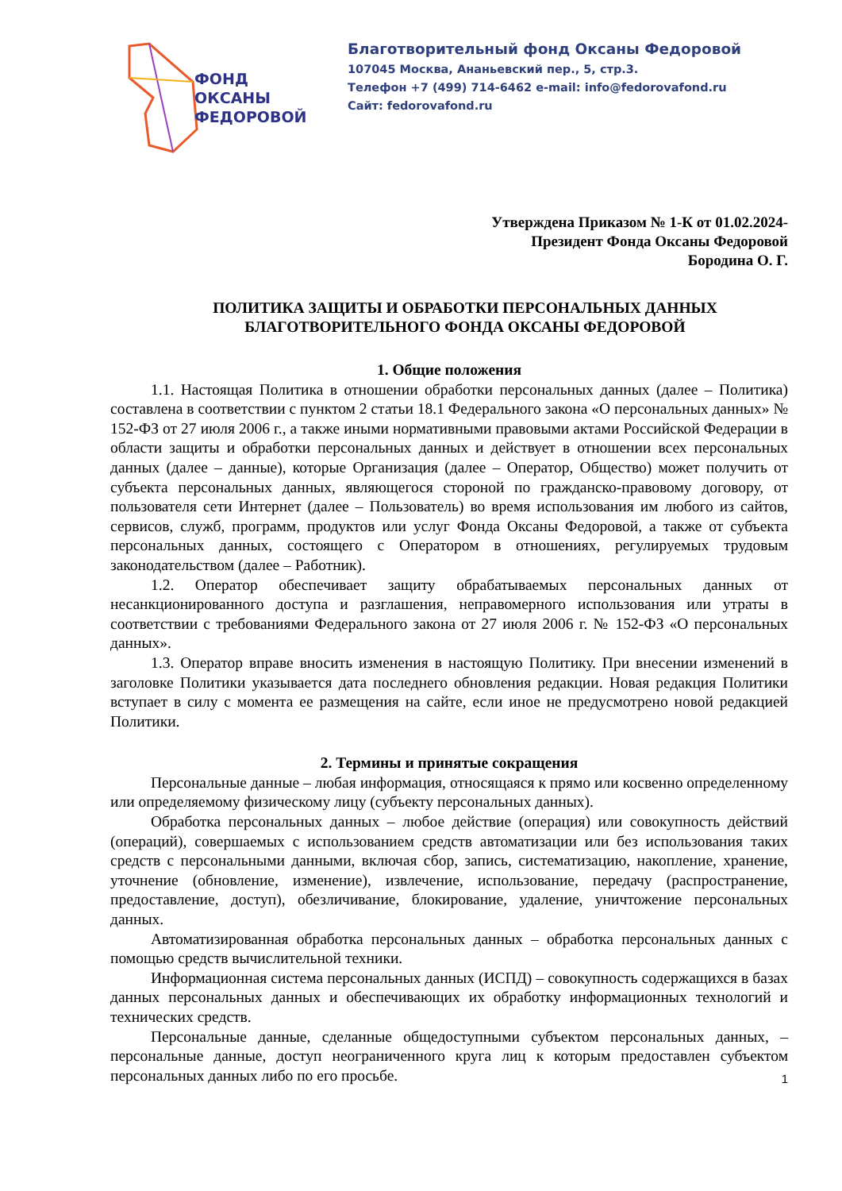ФОНД
ОКСАНЫ
ФЕДОРОВОЙ
Благотворительный фонд Оксаны Федоровой
107045 Москва, Ананьевский пер., 5, стр.3.
Телефон +7 (499) 714-6462 e-mail: info@fedorovafond.ru
Сайт: fedorovafond.ru
Утверждена Приказом № 1-К от 01.02.2024-
Президент Фонда Оксаны Федоровой
Бородина О. Г.
ПОЛИТИКА ЗАЩИТЫ И ОБРАБОТКИ ПЕРСОНАЛЬНЫХ ДАННЫХ
БЛАГОТВОРИТЕЛЬНОГО ФОНДА ОКСАНЫ ФЕДОРОВОЙ
1. Общие положения
1.1. Настоящая Политика в отношении обработки персональных данных (далее – Политика) составлена в соответствии с пунктом 2 статьи 18.1 Федерального закона «О персональных данных» № 152-ФЗ от 27 июля 2006 г., а также иными нормативными правовыми актами Российской Федерации в области защиты и обработки персональных данных и действует в отношении всех персональных данных (далее – данные), которые Организация (далее – Оператор, Общество) может получить от субъекта персональных данных, являющегося стороной по гражданско-правовому договору, от пользователя сети Интернет (далее – Пользователь) во время использования им любого из сайтов, сервисов, служб, программ, продуктов или услуг Фонда Оксаны Федоровой, а также от субъекта персональных данных, состоящего с Оператором в отношениях, регулируемых трудовым законодательством (далее – Работник).
1.2. Оператор обеспечивает защиту обрабатываемых персональных данных от несанкционированного доступа и разглашения, неправомерного использования или утраты в соответствии с требованиями Федерального закона от 27 июля 2006 г. № 152-ФЗ «О персональных данных».
1.3. Оператор вправе вносить изменения в настоящую Политику. При внесении изменений в заголовке Политики указывается дата последнего обновления редакции. Новая редакция Политики вступает в силу с момента ее размещения на сайте, если иное не предусмотрено новой редакцией Политики.
2. Термины и принятые сокращения
Персональные данные – любая информация, относящаяся к прямо или косвенно определенному или определяемому физическому лицу (субъекту персональных данных).
Обработка персональных данных – любое действие (операция) или совокупность действий (операций), совершаемых с использованием средств автоматизации или без использования таких средств с персональными данными, включая сбор, запись, систематизацию, накопление, хранение, уточнение (обновление, изменение), извлечение, использование, передачу (распространение, предоставление, доступ), обезличивание, блокирование, удаление, уничтожение персональных данных.
Автоматизированная обработка персональных данных – обработка персональных данных с помощью средств вычислительной техники.
Информационная система персональных данных (ИСПД) – совокупность содержащихся в базах данных персональных данных и обеспечивающих их обработку информационных технологий и технических средств.
Персональные данные, сделанные общедоступными субъектом персональных данных, – персональные данные, доступ неограниченного круга лиц к которым предоставлен субъектом персональных данных либо по его просьбе.
1